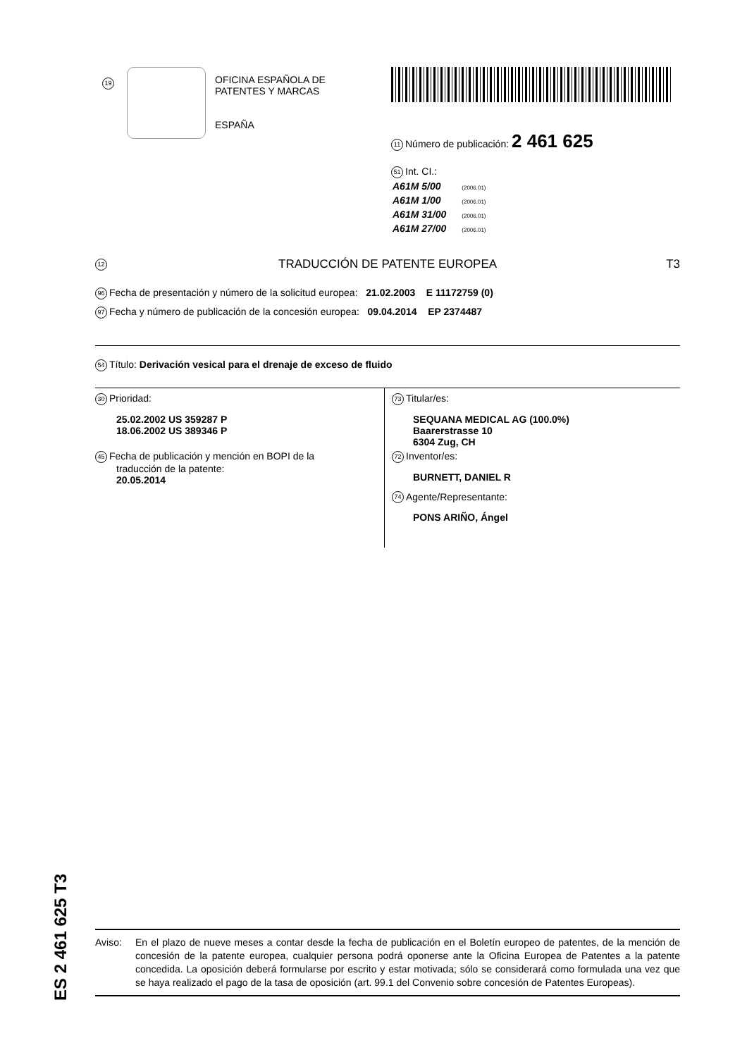19
OFICINA ESPAÑOLA DE
PATENTES Y MARCAS
ESPAÑA
11 Número de publicación: 2 461 625
51 Int. CI.:
| A61M 5/00 | (2006.01) |
| A61M 1/00 | (2006.01) |
| A61M 31/00 | (2006.01) |
| A61M 27/00 | (2006.01) |
12 TRADUCCIÓN DE PATENTE EUROPEA T3
96 Fecha de presentación y número de la solicitud europea: 21.02.2003 E 11172759 (0)
97 Fecha y número de publicación de la concesión europea: 09.04.2014 EP 2374487
54 Título: Derivación vesical para el drenaje de exceso de fluido
30 Prioridad:
25.02.2002 US 359287 P
18.06.2002 US 389346 P
45 Fecha de publicación y mención en BOPI de la
traducción de la patente:
20.05.2014
73 Titular/es:
SEQUANA MEDICAL AG (100.0%)
Baarerstrasse 10
6304 Zug, CH
72 Inventor/es:
BURNETT, DANIEL R
74 Agente/Representante:
PONS ARIÑO, Ángel
ES 2 461 625 T3
Aviso: En el plazo de nueve meses a contar desde la fecha de publicación en el Boletín europeo de patentes, de la mención de concesión de la patente europea, cualquier persona podrá oponerse ante la Oficina Europea de Patentes a la patente concedida. La oposición deberá formularse por escrito y estar motivada; sólo se considerará como formulada una vez que se haya realizado el pago de la tasa de oposición (art. 99.1 del Convenio sobre concesión de Patentes Europeas).